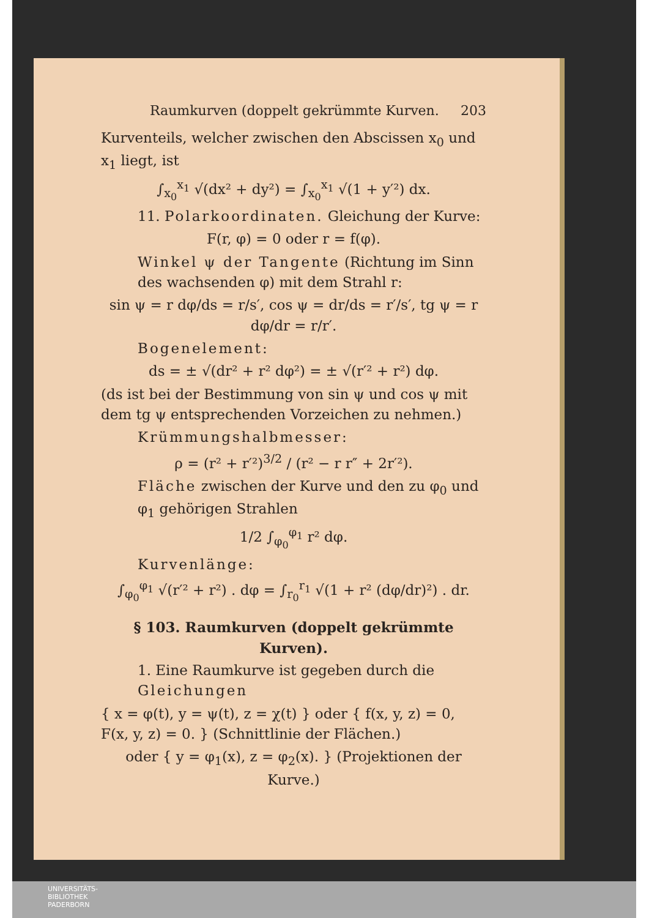Raumkurven (doppelt gekrümmte Kurven. 203
Kurventeils, welcher zwischen den Abscissen x<sub>0</sub> und x<sub>1</sub> liegt, ist
∫<sub>x<sub>0</sub></sub><sup>x<sub>1</sub></sup> √(dx² + dy²) = ∫<sub>x<sub>0</sub></sub><sup>x<sub>1</sub></sup> √(1 + y′²) dx.
11. Polarkoordinaten. Gleichung der Kurve:
F(r, φ) = 0 oder r = f(φ).
Winkel ψ der Tangente (Richtung im Sinn des wachsenden φ) mit dem Strahl r:
sin ψ = r dφ/ds = r/s′, cos ψ = dr/ds = r′/s′, tg ψ = r dφ/dr = r/r′.
Bogenelement:
ds = ± √(dr² + r² dφ²) = ± √(r′² + r²) dφ.
(ds ist bei der Bestimmung von sin ψ und cos ψ mit dem tg ψ entsprechenden Vorzeichen zu nehmen.)
Krümmungshalbmesser:
ρ = (r² + r′²)<sup>3/2</sup> / (r² − r r″ + 2r′²).
Fläche zwischen der Kurve und den zu φ<sub>0</sub> und φ<sub>1</sub> gehörigen Strahlen
1/2 ∫<sub>φ<sub>0</sub></sub><sup>φ<sub>1</sub></sup> r² dφ.
Kurvenlänge:
∫<sub>φ<sub>0</sub></sub><sup>φ<sub>1</sub></sup> √(r′² + r²) . dφ = ∫<sub>r<sub>0</sub></sub><sup>r<sub>1</sub></sup> √(1 + r² (dφ/dr)²) . dr.
§ 103. Raumkurven (doppelt gekrümmte Kurven).
1. Eine Raumkurve ist gegeben durch die Gleichungen
{ x = φ(t), y = ψ(t), z = χ(t) } oder { f(x, y, z) = 0, F(x, y, z) = 0. } (Schnittlinie der Flächen.)
oder { y = φ<sub>1</sub>(x), z = φ<sub>2</sub>(x). } (Projektionen der Kurve.)
UNIVERSITÄTS-
BIBLIOTHEK
PADERBORN